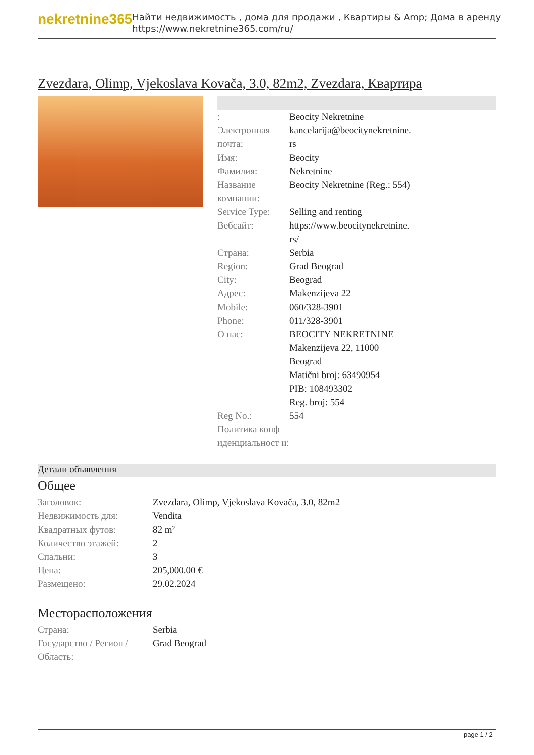nekretnine365
Найти недвижимость , дома для продажи , Квартиры & Amp; Дома в аренду
https://www.nekretnine365.com/ru/
Zvezdara, Olimp, Vjekoslava Kovača, 3.0, 82m2, Zvezdara, Квартира
| : | Beocity Nekretnine |
| Электронная почта: | kancelarija@beocitynekretnine. rs |
| Имя: | Beocity |
| Фамилия: | Nekretnine |
| Название компании: | Beocity Nekretnine (Reg.: 554) |
| Service Type: | Selling and renting |
| Вебсайт: | https://www.beocitynekretnine. rs/ |
| Страна: | Serbia |
| Region: | Grad Beograd |
| City: | Beograd |
| Адрес: | Makenzijeva 22 |
| Mobile: | 060/328-3901 |
| Phone: | 011/328-3901 |
| О нас: | BEOCITY NEKRETNINE Makenzijeva 22, 11000 Beograd Matični broj: 63490954 PIB: 108493302 Reg. broj: 554 |
| Reg No.: | 554 |
| Политика конф иденциальност и: | |
Детали объявления
Общее
| Заголовок: | Zvezdara, Olimp, Vjekoslava Kovača, 3.0, 82m2 |
| Недвижимость для: | Vendita |
| Квадратных футов: | 82 m² |
| Количество этажей: | 2 |
| Спальни: | 3 |
| Цена: | 205,000.00 € |
| Размещено: | 29.02.2024 |
Месторасположения
| Страна: | Serbia |
| Государство / Регион / Область: | Grad Beograd |
page 1 / 2